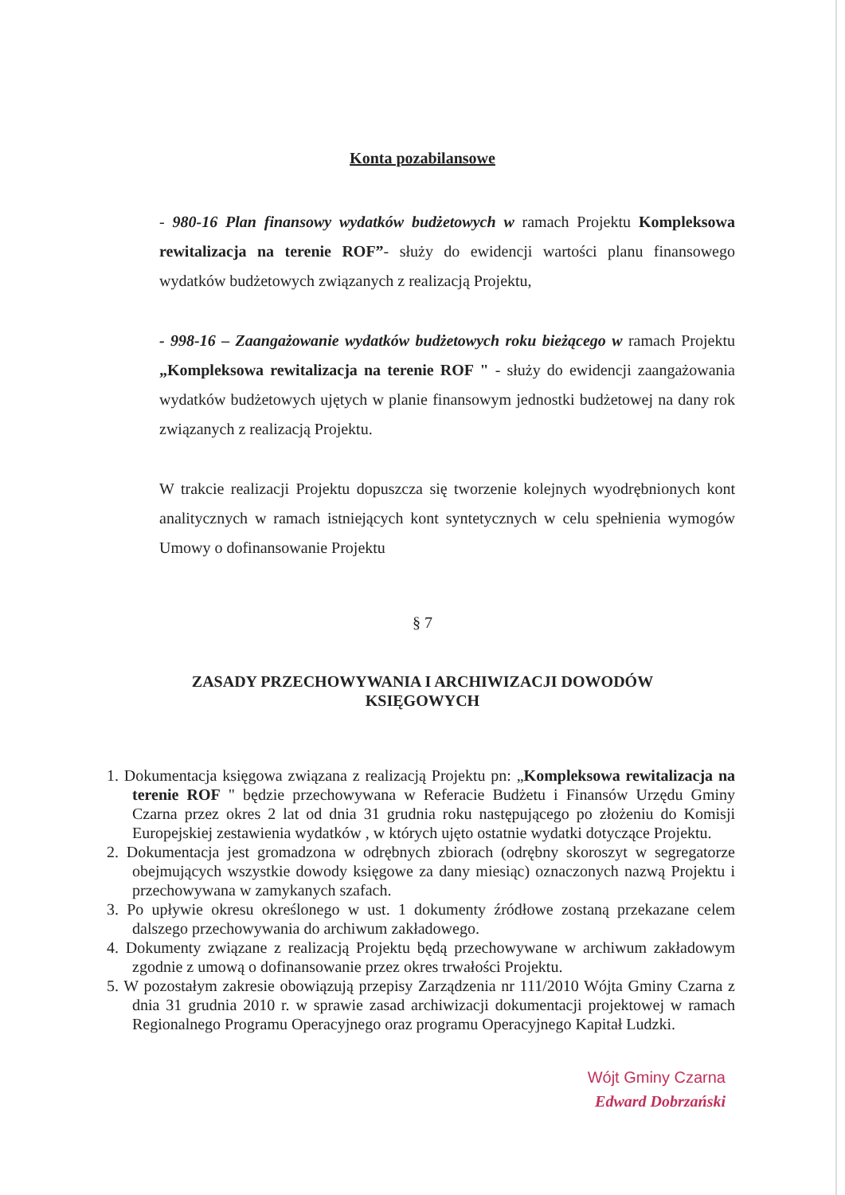Konta pozabilansowe
- 980-16 Plan finansowy wydatków budżetowych w ramach Projektu Kompleksowa rewitalizacja na terenie ROF”- służy do ewidencji wartości planu finansowego wydatków budżetowych związanych z realizacją Projektu,
- 998-16 – Zaangażowanie wydatków budżetowych roku bieżącego w ramach Projektu „Kompleksowa rewitalizacja na terenie ROF " - służy do ewidencji zaangażowania wydatków budżetowych ujętych w planie finansowym jednostki budżetowej na dany rok związanych z realizacją Projektu.
W trakcie realizacji Projektu dopuszcza się tworzenie kolejnych wyodrębnionych kont analitycznych w ramach istniejących kont syntetycznych w celu spełnienia wymogów Umowy o dofinansowanie Projektu
§ 7
ZASADY PRZECHOWYWANIA I ARCHIWIZACJI DOWODÓW KSIĘGOWYCH
1. Dokumentacja księgowa związana z realizacją Projektu pn: „Kompleksowa rewitalizacja na terenie ROF " będzie przechowywana w Referacie Budżetu i Finansów Urzędu Gminy Czarna przez okres 2 lat od dnia 31 grudnia roku następującego po złożeniu do Komisji Europejskiej zestawienia wydatków , w których ujęto ostatnie wydatki dotyczące Projektu.
2. Dokumentacja jest gromadzona w odrębnych zbiorach (odrębny skoroszyt w segregatorze obejmujących wszystkie dowody księgowe za dany miesiąc) oznaczonych nazwą Projektu i przechowywana w zamykanych szafach.
3. Po upływie okresu określonego w ust. 1 dokumenty źródłowe zostaną przekazane celem dalszego przechowywania do archiwum zakładowego.
4. Dokumenty związane z realizacją Projektu będą przechowywane w archiwum zakładowym zgodnie z umową o dofinansowanie przez okres trwałości Projektu.
5. W pozostałym zakresie obowiązują przepisy Zarządzenia nr 111/2010 Wójta Gminy Czarna z dnia 31 grudnia 2010 r. w sprawie zasad archiwizacji dokumentacji projektowej w ramach Regionalnego Programu Operacyjnego oraz programu Operacyjnego Kapitał Ludzki.
Wójt Gminy Czarna
Edward Dobrzański